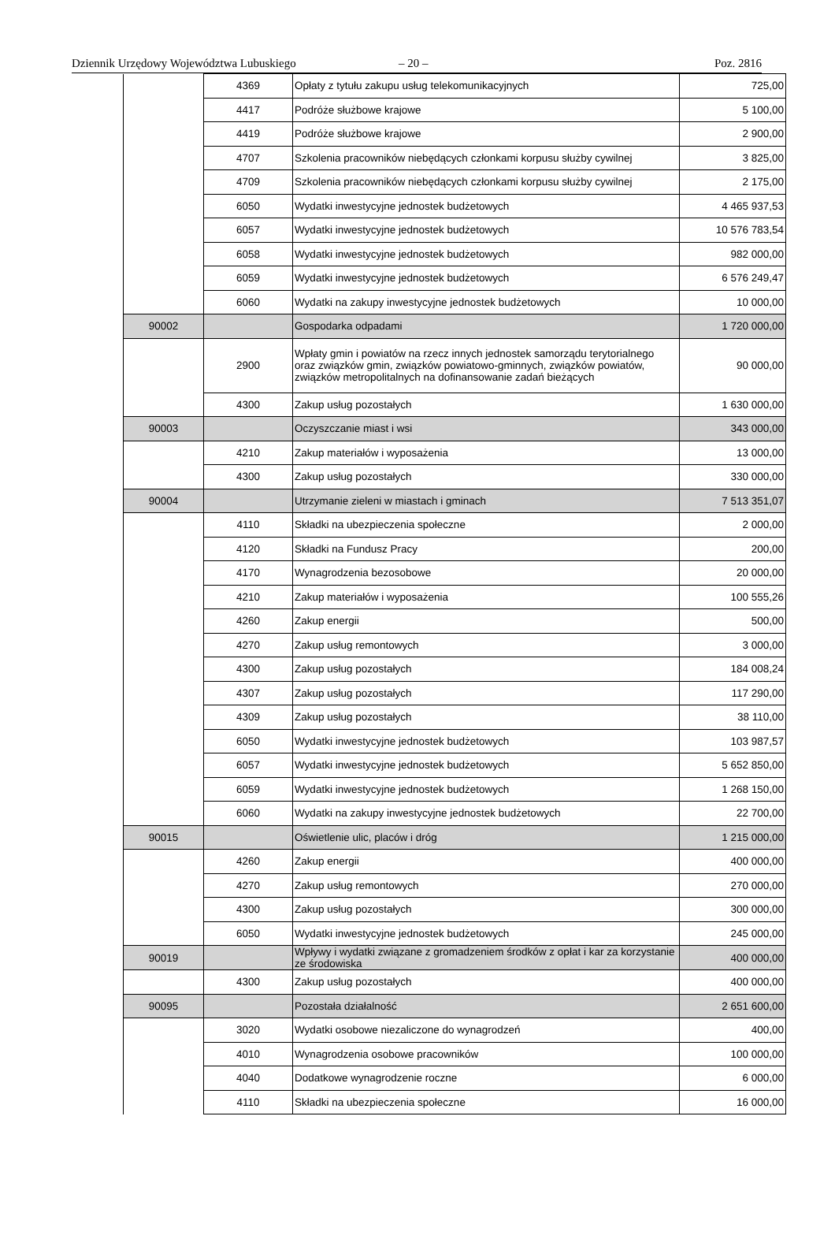Dziennik Urzędowy Województwa Lubuskiego – 20 – Poz. 2816
| | | 4369 | Opłaty z tytułu zakupu usług telekomunikacyjnych | 725,00 |
| | | 4417 | Podróże służbowe krajowe | 5 100,00 |
| | | 4419 | Podróże służbowe krajowe | 2 900,00 |
| | | 4707 | Szkolenia pracowników niebędących członkami korpusu służby cywilnej | 3 825,00 |
| | | 4709 | Szkolenia pracowników niebędących członkami korpusu służby cywilnej | 2 175,00 |
| | | 6050 | Wydatki inwestycyjne jednostek budżetowych | 4 465 937,53 |
| | | 6057 | Wydatki inwestycyjne jednostek budżetowych | 10 576 783,54 |
| | | 6058 | Wydatki inwestycyjne jednostek budżetowych | 982 000,00 |
| | | 6059 | Wydatki inwestycyjne jednostek budżetowych | 6 576 249,47 |
| | | 6060 | Wydatki na zakupy inwestycyjne jednostek budżetowych | 10 000,00 |
| | 90002 | | Gospodarka odpadami | 1 720 000,00 |
| | | 2900 | Wpłaty gmin i powiatów na rzecz innych jednostek samorządu terytorialnego oraz związków gmin, związków powiatowo-gminnych, związków powiatów, związków metropolitalnych na dofinansowanie zadań bieżących | 90 000,00 |
| | | 4300 | Zakup usług pozostałych | 1 630 000,00 |
| | 90003 | | Oczyszczanie miast i wsi | 343 000,00 |
| | | 4210 | Zakup materiałów i wyposażenia | 13 000,00 |
| | | 4300 | Zakup usług pozostałych | 330 000,00 |
| | 90004 | | Utrzymanie zieleni w miastach i gminach | 7 513 351,07 |
| | | 4110 | Składki na ubezpieczenia społeczne | 2 000,00 |
| | | 4120 | Składki na Fundusz Pracy | 200,00 |
| | | 4170 | Wynagrodzenia bezosobowe | 20 000,00 |
| | | 4210 | Zakup materiałów i wyposażenia | 100 555,26 |
| | | 4260 | Zakup energii | 500,00 |
| | | 4270 | Zakup usług remontowych | 3 000,00 |
| | | 4300 | Zakup usług pozostałych | 184 008,24 |
| | | 4307 | Zakup usług pozostałych | 117 290,00 |
| | | 4309 | Zakup usług pozostałych | 38 110,00 |
| | | 6050 | Wydatki inwestycyjne jednostek budżetowych | 103 987,57 |
| | | 6057 | Wydatki inwestycyjne jednostek budżetowych | 5 652 850,00 |
| | | 6059 | Wydatki inwestycyjne jednostek budżetowych | 1 268 150,00 |
| | | 6060 | Wydatki na zakupy inwestycyjne jednostek budżetowych | 22 700,00 |
| | 90015 | | Oświetlenie ulic, placów i dróg | 1 215 000,00 |
| | | 4260 | Zakup energii | 400 000,00 |
| | | 4270 | Zakup usług remontowych | 270 000,00 |
| | | 4300 | Zakup usług pozostałych | 300 000,00 |
| | | 6050 | Wydatki inwestycyjne jednostek budżetowych | 245 000,00 |
| | 90019 | | Wpływy i wydatki związane z gromadzeniem środków z opłat i kar za korzystanie ze środowiska | 400 000,00 |
| | | 4300 | Zakup usług pozostałych | 400 000,00 |
| | 90095 | | Pozostała działalność | 2 651 600,00 |
| | | 3020 | Wydatki osobowe niezaliczone do wynagrodzeń | 400,00 |
| | | 4010 | Wynagrodzenia osobowe pracowników | 100 000,00 |
| | | 4040 | Dodatkowe wynagrodzenie roczne | 6 000,00 |
| | | 4110 | Składki na ubezpieczenia społeczne | 16 000,00 |